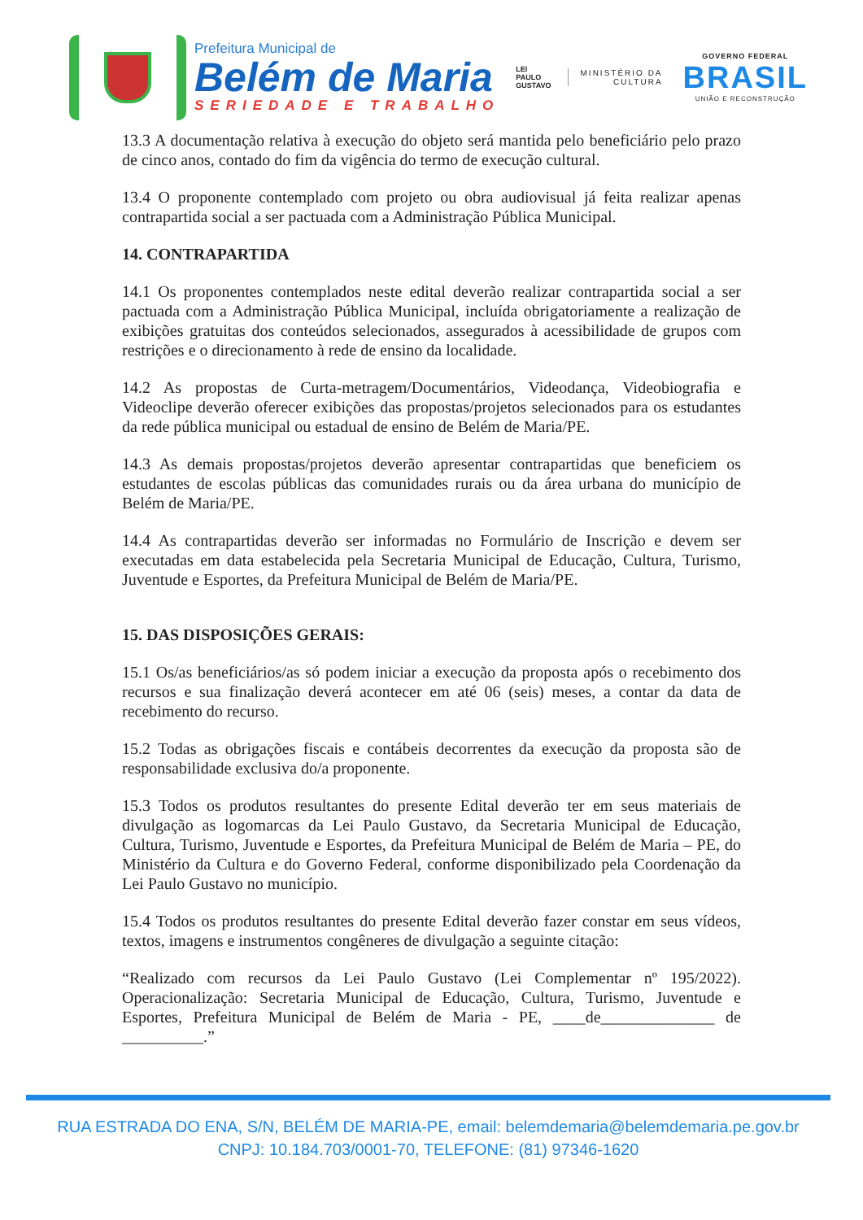Prefeitura Municipal de
Belém de Maria
SERIEDADE E TRABALHO
LEI
PAULO
GUSTAVO
MINISTÉRIO DA
CULTURA
GOVERNO FEDERAL
BRASIL
UNIÃO E RECONSTRUÇÃO
13.3 A documentação relativa à execução do objeto será mantida pelo beneficiário pelo prazo de cinco anos, contado do fim da vigência do termo de execução cultural.
13.4 O proponente contemplado com projeto ou obra audiovisual já feita realizar apenas contrapartida social a ser pactuada com a Administração Pública Municipal.
14. CONTRAPARTIDA
14.1 Os proponentes contemplados neste edital deverão realizar contrapartida social a ser pactuada com a Administração Pública Municipal, incluída obrigatoriamente a realização de exibições gratuitas dos conteúdos selecionados, assegurados à acessibilidade de grupos com restrições e o direcionamento à rede de ensino da localidade.
14.2 As propostas de Curta-metragem/Documentários, Videodança, Videobiografia e Videoclipe deverão oferecer exibições das propostas/projetos selecionados para os estudantes da rede pública municipal ou estadual de ensino de Belém de Maria/PE.
14.3 As demais propostas/projetos deverão apresentar contrapartidas que beneficiem os estudantes de escolas públicas das comunidades rurais ou da área urbana do município de Belém de Maria/PE.
14.4 As contrapartidas deverão ser informadas no Formulário de Inscrição e devem ser executadas em data estabelecida pela Secretaria Municipal de Educação, Cultura, Turismo, Juventude e Esportes, da Prefeitura Municipal de Belém de Maria/PE.
15. DAS DISPOSIÇÕES GERAIS:
15.1 Os/as beneficiários/as só podem iniciar a execução da proposta após o recebimento dos recursos e sua finalização deverá acontecer em até 06 (seis) meses, a contar da data de recebimento do recurso.
15.2 Todas as obrigações fiscais e contábeis decorrentes da execução da proposta são de responsabilidade exclusiva do/a proponente.
15.3 Todos os produtos resultantes do presente Edital deverão ter em seus materiais de divulgação as logomarcas da Lei Paulo Gustavo, da Secretaria Municipal de Educação, Cultura, Turismo, Juventude e Esportes, da Prefeitura Municipal de Belém de Maria – PE, do Ministério da Cultura e do Governo Federal, conforme disponibilizado pela Coordenação da Lei Paulo Gustavo no município.
15.4 Todos os produtos resultantes do presente Edital deverão fazer constar em seus vídeos, textos, imagens e instrumentos congêneres de divulgação a seguinte citação:
“Realizado com recursos da Lei Paulo Gustavo (Lei Complementar nº 195/2022). Operacionalização: Secretaria Municipal de Educação, Cultura, Turismo, Juventude e Esportes, Prefeitura Municipal de Belém de Maria - PE, ____de______________ de __________.”
RUA ESTRADA DO ENA, S/N, BELÉM DE MARIA-PE, email: belemdemaria@belemdemaria.pe.gov.br
CNPJ: 10.184.703/0001-70, TELEFONE: (81) 97346-1620